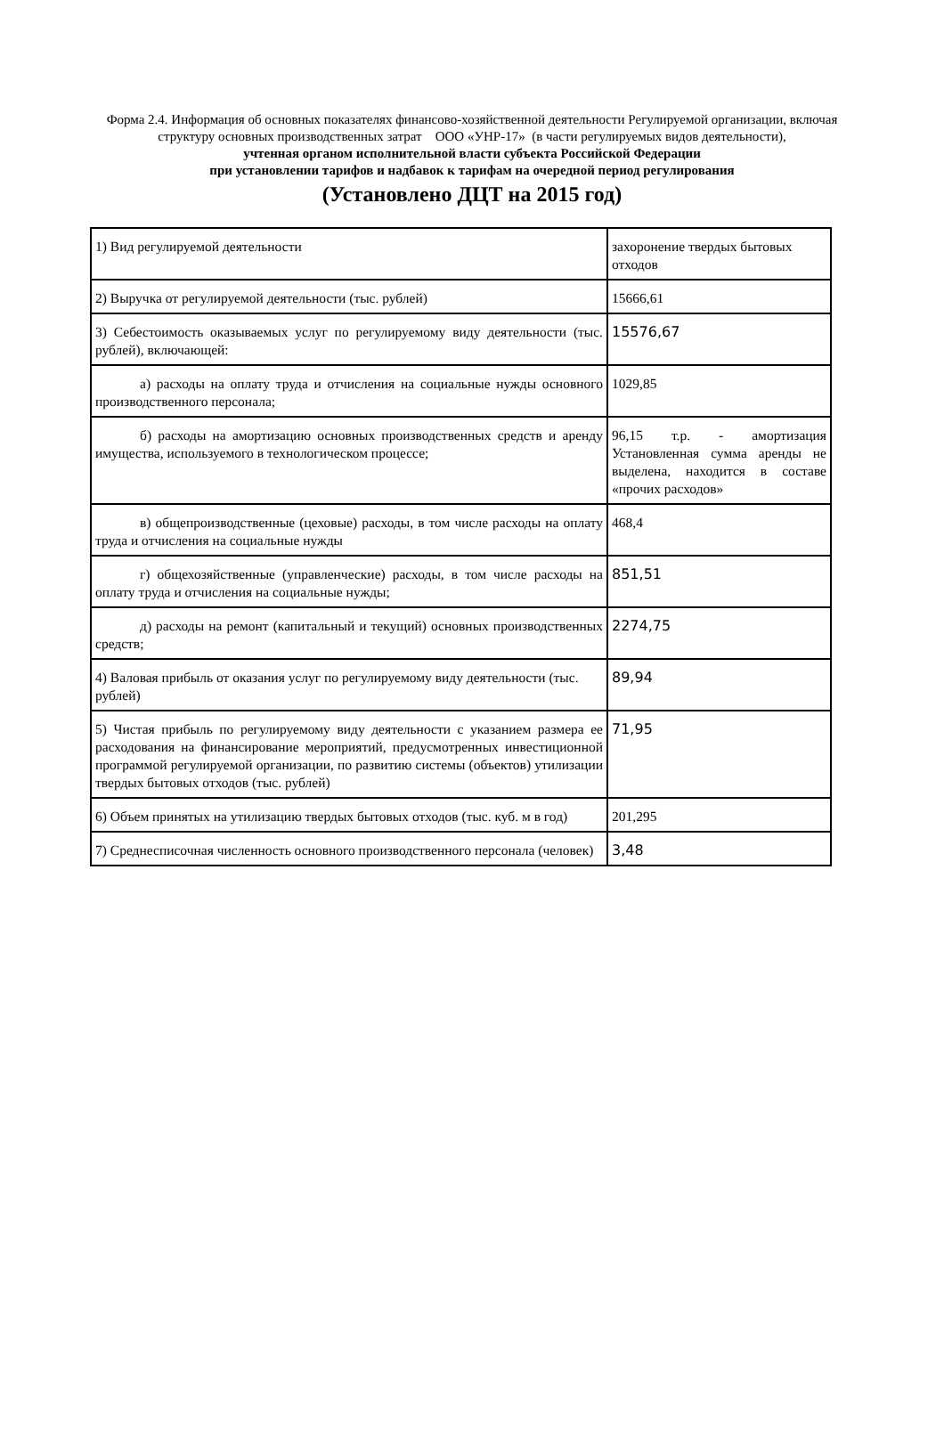Форма 2.4. Информация об основных показателях финансово-хозяйственной деятельности Регулируемой организации, включая структуру основных производственных затрат ООО «УНР-17» (в части регулируемых видов деятельности),
учтенная органом исполнительной власти субъекта Российской Федерации
при установлении тарифов и надбавок к тарифам на очередной период регулирования
(Установлено ДЦТ на 2015 год)
| 1) Вид регулируемой деятельности | захоронение твердых бытовых отходов |
| 2) Выручка от регулируемой деятельности (тыс. рублей) | 15666,61 |
| 3) Себестоимость оказываемых услуг по регулируемому виду деятельности (тыс. рублей), включающей: | 15576,67 |
| а) расходы на оплату труда и отчисления на социальные нужды основного производственного персонала; | 1029,85 |
| б) расходы на амортизацию основных производственных средств и аренду имущества, используемого в технологическом процессе; | 96,15 т.р. - амортизация Установленная сумма аренды не выделена, находится в составе «прочих расходов» |
| в) общепроизводственные (цеховые) расходы, в том числе расходы на оплату труда и отчисления на социальные нужды | 468,4 |
| г) общехозяйственные (управленческие) расходы, в том числе расходы на оплату труда и отчисления на социальные нужды; | 851,51 |
| д) расходы на ремонт (капитальный и текущий) основных производственных средств; | 2274,75 |
| 4) Валовая прибыль от оказания услуг по регулируемому виду деятельности (тыс. рублей) | 89,94 |
| 5) Чистая прибыль по регулируемому виду деятельности с указанием размера ее расходования на финансирование мероприятий, предусмотренных инвестиционной программой регулируемой организации, по развитию системы (объектов) утилизации твердых бытовых отходов (тыс. рублей) | 71,95 |
| 6) Объем принятых на утилизацию твердых бытовых отходов (тыс. куб. м в год) | 201,295 |
| 7) Среднесписочная численность основного производственного персонала (человек) | 3,48 |